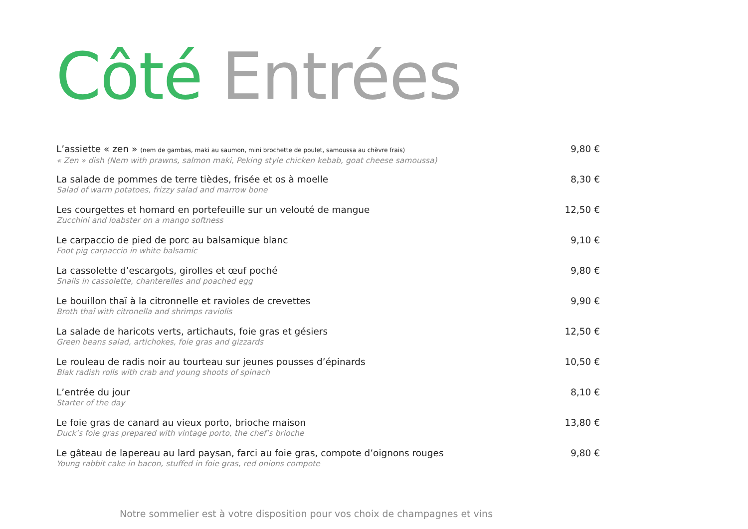Côté Entrées
L’assiette « zen » (nem de gambas, maki au saumon, mini brochette de poulet, samoussa au chèvre frais)
« Zen » dish (Nem with prawns, salmon maki, Peking style chicken kebab, goat cheese samoussa)
9,80 €
La salade de pommes de terre tièdes, frisée et os à moelle
Salad of warm potatoes, frizzy salad and marrow bone
8,30 €
Les courgettes et homard en portefeuille sur un velouté de mangue
Zucchini and loabster on a mango softness
12,50 €
Le carpaccio de pied de porc au balsamique blanc
Foot pig carpaccio in white balsamic
9,10 €
La cassolette d’escargots, girolles et œuf poché
Snails in cassolette, chanterelles and poached egg
9,80 €
Le bouillon thaï à la citronnelle et ravioles de crevettes
Broth thaï with citronella and shrimps raviolis
9,90 €
La salade de haricots verts, artichauts, foie gras et gésiers
Green beans salad, artichokes, foie gras and gizzards
12,50 €
Le rouleau de radis noir au tourteau sur jeunes pousses d’épinards
Blak radish rolls with crab and young shoots of spinach
10,50 €
L’entrée du jour
Starter of the day
8,10 €
Le foie gras de canard au vieux porto, brioche maison
Duck’s foie gras prepared with vintage porto, the chef’s brioche
13,80 €
Le gâteau de lapereau au lard paysan, farci au foie gras, compote d’oignons rouges
Young rabbit cake in bacon, stuffed in foie gras, red onions compote
9,80 €
Notre sommelier est à votre disposition pour vos choix de champagnes et vins